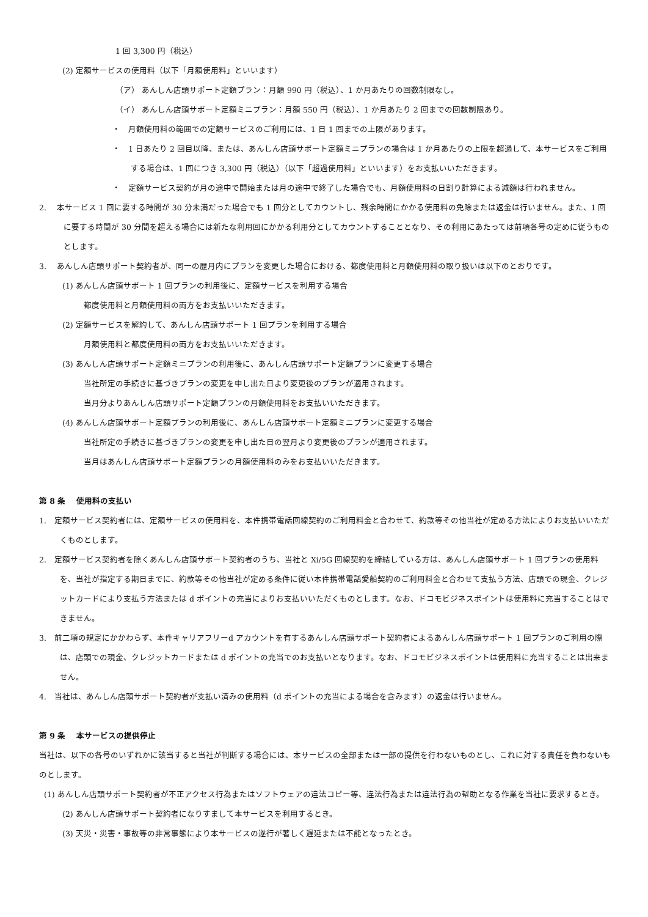1 回 3,300 円（税込）
(2) 定額サービスの使用料（以下「月額使用料」といいます）
（ア） あんしん店頭サポート定額プラン：月額 990 円（税込）、1 か月あたりの回数制限なし。
（イ） あんしん店頭サポート定額ミニプラン：月額 550 円（税込）、1 か月あたり 2 回までの回数制限あり。
・　月額使用料の範囲での定額サービスのご利用には、1 日 1 回までの上限があります。
・　1 日あたり 2 回目以降、または、あんしん店頭サポート定額ミニプランの場合は 1 か月あたりの上限を超過して、本サービスをご利用する場合は、1 回につき 3,300 円（税込）（以下「超過使用料」といいます）をお支払いいただきます。
・　定額サービス契約が月の途中で開始または月の途中で終了した場合でも、月額使用料の日割り計算による減額は行われません。
2.　 本サービス 1 回に要する時間が 30 分未満だった場合でも 1 回分としてカウントし、残余時間にかかる使用料の免除または返金は行いません。また、1 回に要する時間が 30 分間を超える場合には新たな利用回にかかる利用分としてカウントすることとなり、その利用にあたっては前項各号の定めに従うものとします。
3.　 あんしん店頭サポート契約者が、同一の歴月内にプランを変更した場合における、都度使用料と月額使用料の取り扱いは以下のとおりです。
(1) あんしん店頭サポート 1 回プランの利用後に、定額サービスを利用する場合
都度使用料と月額使用料の両方をお支払いいただきます。
(2) 定額サービスを解約して、あんしん店頭サポート 1 回プランを利用する場合
月額使用料と都度使用料の両方をお支払いいただきます。
(3) あんしん店頭サポート定額ミニプランの利用後に、あんしん店頭サポート定額プランに変更する場合
当社所定の手続きに基づきプランの変更を申し出た日より変更後のプランが適用されます。
当月分よりあんしん店頭サポート定額プランの月額使用料をお支払いいただきます。
(4) あんしん店頭サポート定額プランの利用後に、あんしん店頭サポート定額ミニプランに変更する場合
当社所定の手続きに基づきプランの変更を申し出た日の翌月より変更後のプランが適用されます。
当月はあんしん店頭サポート定額プランの月額使用料のみをお支払いいただきます。
第 8 条　 使用料の支払い
1.　定額サービス契約者には、定額サービスの使用料を、本件携帯電話回線契約のご利用料金と合わせて、約款等その他当社が定める方法によりお支払いいただくものとします。
2.　定額サービス契約者を除くあんしん店頭サポート契約者のうち、当社と Xi/5G 回線契約を締結している方は、あんしん店頭サポート 1 回プランの使用料を、当社が指定する期日までに、約款等その他当社が定める条件に従い本件携帯電話愛船契約のご利用料金と合わせて支払う方法、店頭での現金、クレジットカードにより支払う方法または d ポイントの充当によりお支払いいただくものとします。なお、ドコモビジネスポイントは使用料に充当することはできません。
3.　前二項の規定にかかわらず、本件キャリアフリーd アカウントを有するあんしん店頭サポート契約者によるあんしん店頭サポート 1 回プランのご利用の際は、店頭での現金、クレジットカードまたは d ポイントの充当でのお支払いとなります。なお、ドコモビジネスポイントは使用料に充当することは出来ません。
4.　当社は、あんしん店頭サポート契約者が支払い済みの使用料（d ポイントの充当による場合を含みます）の返金は行いません。
第 9 条　 本サービスの提供停止
当社は、以下の各号のいずれかに該当すると当社が判断する場合には、本サービスの全部または一部の提供を行わないものとし、これに対する責任を負わないものとします。
(1) あんしん店頭サポート契約者が不正アクセス行為またはソフトウェアの違法コピー等、違法行為または違法行為の幇助となる作業を当社に要求するとき。
(2) あんしん店頭サポート契約者になりすまして本サービスを利用するとき。
(3) 天災・災害・事故等の非常事態により本サービスの遂行が著しく遅延または不能となったとき。